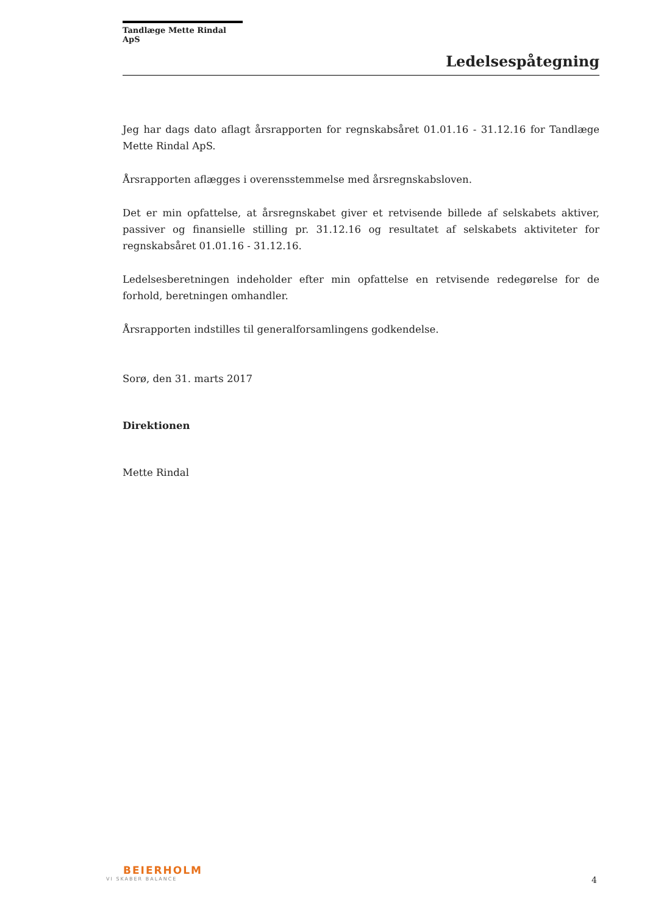Tandlæge Mette Rindal ApS
Ledelsespåtegning
Jeg har dags dato aflagt årsrapporten for regnskabsåret 01.01.16 - 31.12.16 for Tandlæge Mette Rindal ApS.
Årsrapporten aflægges i overensstemmelse med årsregnskabsloven.
Det er min opfattelse, at årsregnskabet giver et retvisende billede af selskabets aktiver, passiver og finansielle stilling pr. 31.12.16 og resultatet af selskabets aktiviteter for regnskabsåret 01.01.16 - 31.12.16.
Ledelsesberetningen indeholder efter min opfattelse en retvisende redegørelse for de forhold, beretningen omhandler.
Årsrapporten indstilles til generalforsamlingens godkendelse.
Sorø, den 31. marts 2017
Direktionen
Mette Rindal
BEIERHOLM
VI SKABER BALANCE
4